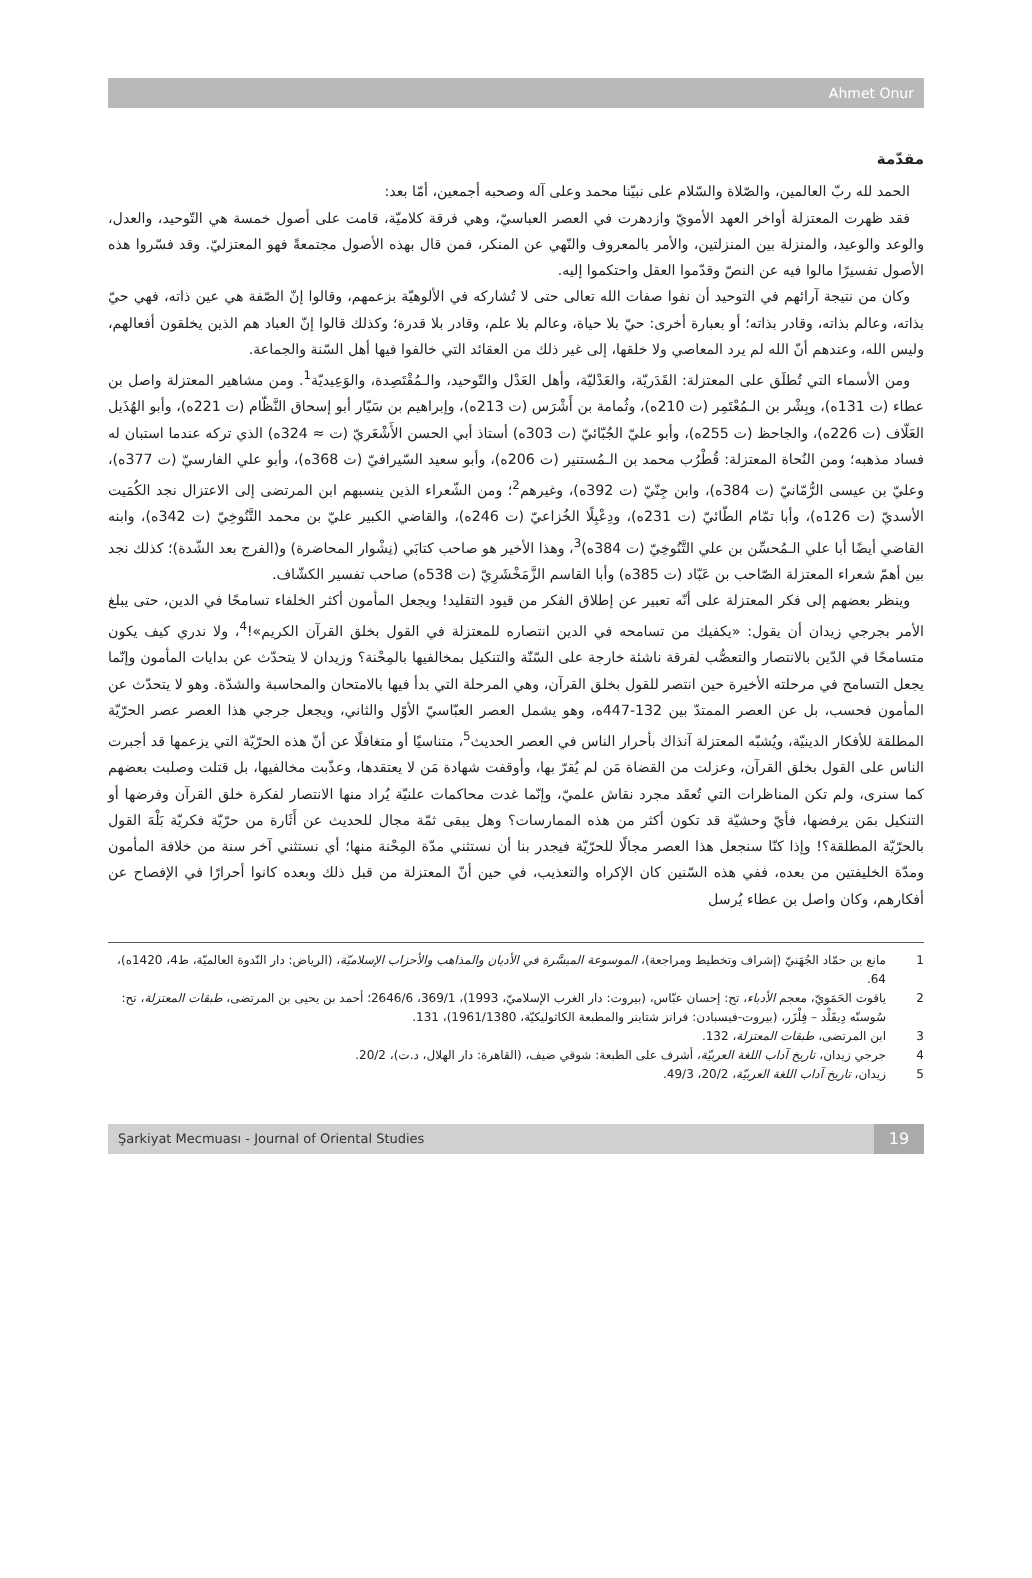Ahmet Onur
مقدّمة
الحمد لله ربّ العالمين، والصّلاة والسّلام على نبيّنا محمد وعلى آله وصحبه أجمعين، أمّا بعد:
فقد ظهرت المعتزلة أواخر العهد الأمويّ وازدهرت في العصر العباسيّ، وهي فرقة كلاميّة، قامت على أصول خمسة هي التّوحيد، والعدل، والوعد والوعيد، والمنزلة بين المنزلتين، والأمر بالمعروف والنّهي عن المنكر، فمن قال بهذه الأصول مجتمعةً فهو المعتزليّ. وقد فسّروا هذه الأصول تفسيرًا مالوا فيه عن النصّ وقدّموا العقل واحتكموا إليه.
وكان من نتيجة آرائهم في التوحيد أن نفوا صفات الله تعالى حتى لا تُشاركه في الألوهيّة بزعمهم، وقالوا إنّ الصّفة هي عين ذاته، فهي حيّ بذاته، وعالم بذاته، وقادر بذاته؛ أو بعبارة أخرى: حيّ بلا حياة، وعالم بلا علم، وقادر بلا قدرة؛ وكذلك قالوا إنّ العباد هم الذين يخلقون أفعالهم، وليس الله، وعندهم أنّ الله لم يرد المعاصي ولا خلقها، إلى غير ذلك من العقائد التي خالفوا فيها أهل السّنة والجماعة.
ومن الأسماء التي تُطلَق على المعتزلة: القَدَريّة، والعَدْليّة، وأهل العَدْل والتّوحيد، والـمُقْتَصِدة، والوَعِيديّة<sup>1</sup>. ومن مشاهير المعتزلة واصل بن عطاء (ت 131ه)، وبِشْر بن الـمُعْتَمِر (ت 210ه)، وثُمامة بن أَشْرَس (ت 213ه)، وإبراهيم بن سَيّار أبو إسحاق النَّظّام (ت 221ه)، وأبو الهُذَيل العَلّاف (ت 226ه)، والجاحظ (ت 255ه)، وأبو عليّ الجُبّائيّ (ت 303ه) أستاذ أبي الحسن الأَشْعَريّ (ت ≈ 324ه) الذي تركه عندما استبان له فساد مذهبه؛ ومن النُحاة المعتزلة: قُطْرُب محمد بن الـمُستنير (ت 206ه)، وأبو سعيد السّيرافيّ (ت 368ه)، وأبو علي الفارسيّ (ت 377ه)، وعليّ بن عيسى الرُّمّانيّ (ت 384ه)، وابن جِنّيّ (ت 392ه)، وغيرهم<sup>2</sup>؛ ومن الشّعراء الذين ينسبهم ابن المرتضى إلى الاعتزال نجد الكُمَيت الأسديّ (ت 126ه)، وأبا تمّام الطّائيّ (ت 231ه)، ودِعْبِلًا الخُزاعيّ (ت 246ه)، والقاضي الكبير عليّ بن محمد التَّنُوخِيّ (ت 342ه)، وابنه القاضي أيضًا أبا علي الـمُحسِّن بن علي التَّنُوخِيّ (ت 384ه)<sup>3</sup>، وهذا الأخير هو صاحب كتابَي (نِشْوار المحاضرة) و(الفرج بعد الشّدة)؛ كذلك نجد بين أهمّ شعراء المعتزلة الصّاحب بن عَبّاد (ت 385ه) وأبا القاسم الزَّمَخْشَرِيّ (ت 538ه) صاحب تفسير الكشّاف.
وينظر بعضهم إلى فكر المعتزلة على أنّه تعبير عن إطلاق الفكر من قيود التقليد! ويجعل المأمون أكثر الخلفاء تسامحًا في الدين، حتى يبلغ الأمر بجرجي زيدان أن يقول: «يكفيك من تسامحه في الدين انتصاره للمعتزلة في القول بخلق القرآن الكريم»!<sup>4</sup>، ولا ندري كيف يكون متسامحًا في الدّين بالانتصار والتعصُّب لفرقة ناشئة خارجة على السّنّة والتنكيل بمخالفيها بالمِحْنة؟ وزيدان لا يتحدّث عن بدايات المأمون وإنّما يجعل التسامح في مرحلته الأخيرة حين انتصر للقول بخلق القرآن، وهي المرحلة التي بدأ فيها بالامتحان والمحاسبة والشدّة. وهو لا يتحدّث عن المأمون فحسب، بل عن العصر الممتدّ بين 132-447ه، وهو يشمل العصر العبّاسيّ الأوّل والثاني، ويجعل جرجي هذا العصر عصر الحرّيّة المطلقة للأفكار الدينيّة، ويُشبّه المعتزلة آنذاك بأحرار الناس في العصر الحديث<sup>5</sup>، متناسيًا أو متغافلًا عن أنّ هذه الحرّيّة التي يزعمها قد أجبرت الناس على القول بخلق القرآن، وعزلت من القضاة مَن لم يُقرّ بها، وأوقفت شهادة مَن لا يعتقدها، وعذّبت مخالفيها، بل قتلت وصلبت بعضهم كما سنرى، ولم تكن المناظرات التي تُعقَد مجرد نقاش علميّ، وإنّما غدت محاكمات علنيّة يُراد منها الانتصار لفكرة خلق القرآن وفرضها أو التنكيل بمَن يرفضها، فأيّ وحشيّة قد تكون أكثر من هذه الممارسات؟ وهل يبقى ثمّة مجال للحديث عن أَثَارة من حرّيّة فكريّة بَلْهَ القول بالحرّيّة المطلقة؟! وإذا كنّا سنجعل هذا العصر مجالًا للحرّيّة فيجدر بنا أن نستثني مدّة المِحْنة منها؛ أي نستثني آخر سنة من خلافة المأمون ومدّة الخليفتين من بعده، ففي هذه السّنين كان الإكراه والتعذيب، في حين أنّ المعتزلة من قبل ذلك وبعده كانوا أحرارًا في الإفصاح عن أفكارهم، وكان واصل بن عطاء يُرسل
1 مانع بن حمّاد الجُهَنيّ (إشراف وتخطيط ومراجعة)، الموسوعة الميسَّرة في الأديان والمذاهب والأحزاب الإسلاميّة، (الرياض: دار النّدوة العالميّة، ط4، 1420ه)، 64.
2 ياقوت الحَمَويّ، معجم الأدباء، تح: إحسان عبّاس، (بيروت: دار الغرب الإسلاميّ، 1993)، 369/1، 2646/6؛ أحمد بن يحيى بن المرتضى، طبقات المعتزلة، تح: سُوسنّه دِيفَلْد – فِلْزَر، (بيروت-فيسبادن: فرانز شتاينر والمطبعة الكاثوليكيّة، 1961/1380)، 131.
3 ابن المرتضى، طبقات المعتزلة، 132.
4 جرجي زيدان، تاريخ آداب اللغة العربيّة، أشرف على الطبعة: شوقي ضيف، (القاهرة: دار الهلال، د.ت)، 20/2.
5 زيدان، تاريخ آداب اللغة العربيّة، 20/2، 49/3.
Şarkiyat Mecmuası - Journal of Oriental Studies 19